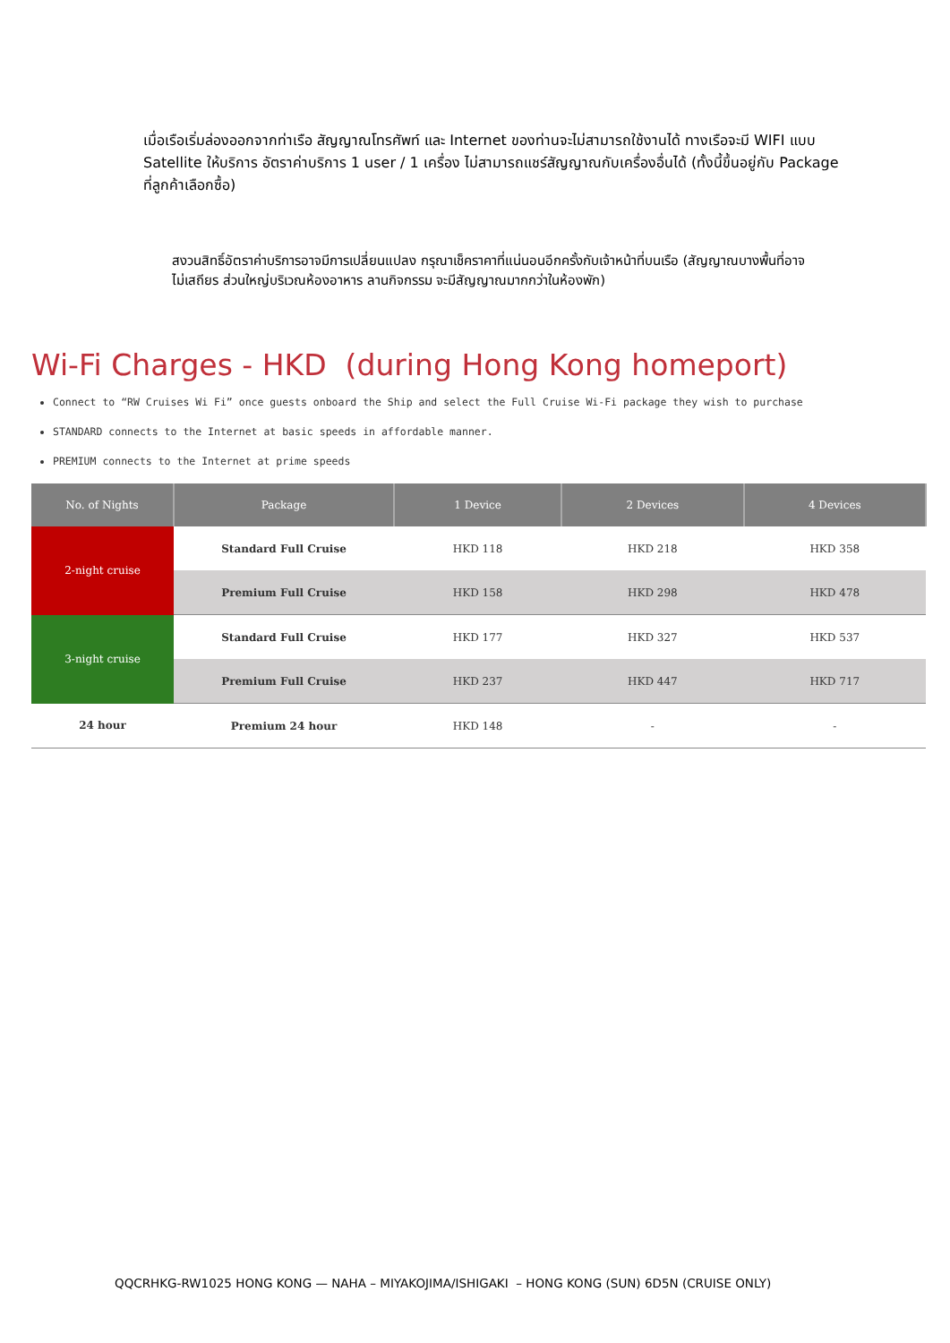เมื่อเรือเริ่มล่องออกจากท่าเรือ สัญญาณโทรศัพท์ และ Internet ของท่านจะไม่สามารถใช้งานได้ ทางเรือจะมี WIFI แบบ Satellite ให้บริการ อัตราค่าบริการ 1 user / 1 เครื่อง ไม่สามารถแชร์สัญญาณกับเครื่องอื่นได้ (ทั้งนี้ขึ้นอยู่กับ Package ที่ลูกค้าเลือกซื้อ)
สงวนสิทธิ์อัตราค่าบริการอาจมีการเปลี่ยนแปลง กรุณาเช็คราคาที่แน่นอนอีกครั้งกับเจ้าหน้าที่บนเรือ (สัญญาณบางพื้นที่อาจไม่เสถียร ส่วนใหญ่บริเวณห้องอาหาร ลานกิจกรรม จะมีสัญญาณมากกว่าในห้องพัก)
Wi-Fi Charges - HKD (during Hong Kong homeport)
Connect to “RW Cruises Wi Fi” once guests onboard the Ship and select the Full Cruise Wi-Fi package they wish to purchase
STANDARD connects to the Internet at basic speeds in affordable manner.
PREMIUM connects to the Internet at prime speeds
| No. of Nights | Package | 1 Device | 2 Devices | 4 Devices |
| --- | --- | --- | --- | --- |
| 2-night cruise | Standard Full Cruise | HKD 118 | HKD 218 | HKD 358 |
| | Premium Full Cruise | HKD 158 | HKD 298 | HKD 478 |
| 3-night cruise | Standard Full Cruise | HKD 177 | HKD 327 | HKD 537 |
| | Premium Full Cruise | HKD 237 | HKD 447 | HKD 717 |
| 24 hour | Premium 24 hour | HKD 148 | - | - |
QQCRHKG-RW1025 HONG KONG — NAHA – MIYAKOJIMA/ISHIGAKI – HONG KONG (SUN) 6D5N (CRUISE ONLY)